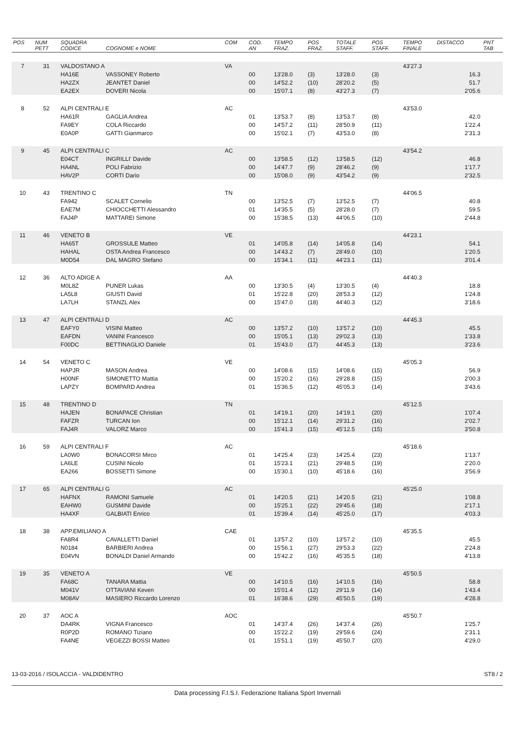| POS | NUM PETT | SQUADRA CODICE | COGNOME e NOME | COM | COD. AN | TEMPO FRAZ. | POS FRAZ. | TOTALE STAFF. | POS STAFF. | TEMPO FINALE | DISTACCO | PNT TAB |
| --- | --- | --- | --- | --- | --- | --- | --- | --- | --- | --- | --- | --- |
| 7 | 31 | VALDOSTANO A | | VA | | | | | | 43'27.3 | | |
| | | HA16E | VASSONEY Roberto | | 00 | 13'28.0 | (3) | 13'28.0 | (3) | | 16.3 | |
| | | HA2ZX | JEANTET Daniel | | 00 | 14'52.2 | (10) | 28'20.2 | (5) | | 51.7 | |
| | | EA2EX | DOVERI Nicola | | 00 | 15'07.1 | (8) | 43'27.3 | (7) | | 2'05.6 | |
| 8 | 52 | ALPI CENTRALI E | | AC | | | | | | 43'53.0 | | |
| | | HA61R | GAGLIA Andrea | | 01 | 13'53.7 | (8) | 13'53.7 | (8) | | 42.0 | |
| | | FA9EY | COLA Riccardo | | 00 | 14'57.2 | (11) | 28'50.9 | (11) | | 1'22.4 | |
| | | E0A0P | GATTI Gianmarco | | 00 | 15'02.1 | (7) | 43'53.0 | (8) | | 2'31.3 | |
| 9 | 45 | ALPI CENTRALI C | | AC | | | | | | 43'54.2 | | |
| | | E04CT | INGRILLI' Davide | | 00 | 13'58.5 | (12) | 13'58.5 | (12) | | 46.8 | |
| | | HA4NL | POLI Fabrizio | | 00 | 14'47.7 | (9) | 28'46.2 | (9) | | 1'17.7 | |
| | | HAV2P | CORTI Dario | | 00 | 15'08.0 | (9) | 43'54.2 | (9) | | 2'32.5 | |
| 10 | 43 | TRENTINO C | | TN | | | | | | 44'06.5 | | |
| | | FA942 | SCALET Cornelio | | 00 | 13'52.5 | (7) | 13'52.5 | (7) | | 40.8 | |
| | | EAE7M | CHIOCCHETTI Alessandro | | 01 | 14'35.5 | (5) | 28'28.0 | (7) | | 59.5 | |
| | | FAJ4P | MATTAREI Simone | | 00 | 15'38.5 | (13) | 44'06.5 | (10) | | 2'44.8 | |
| 11 | 46 | VENETO B | | VE | | | | | | 44'23.1 | | |
| | | HA65T | GROSSULE Matteo | | 01 | 14'05.8 | (14) | 14'05.8 | (14) | | 54.1 | |
| | | HAHAL | OSTA Andrea Francesco | | 00 | 14'43.2 | (7) | 28'49.0 | (10) | | 1'20.5 | |
| | | M0D54 | DAL MAGRO Stefano | | 00 | 15'34.1 | (11) | 44'23.1 | (11) | | 3'01.4 | |
| 12 | 36 | ALTO ADIGE A | | AA | | | | | | 44'40.3 | | |
| | | M0L8Z | PUNER Lukas | | 00 | 13'30.5 | (4) | 13'30.5 | (4) | | 18.8 | |
| | | LA5L8 | GIUSTI David | | 01 | 15'22.8 | (20) | 28'53.3 | (12) | | 1'24.8 | |
| | | LA7LH | STANZL Alex | | 00 | 15'47.0 | (18) | 44'40.3 | (12) | | 3'18.6 | |
| 13 | 47 | ALPI CENTRALI D | | AC | | | | | | 44'45.3 | | |
| | | EAFY0 | VISINI Matteo | | 00 | 13'57.2 | (10) | 13'57.2 | (10) | | 45.5 | |
| | | EAFDN | VANINI Francesco | | 00 | 15'05.1 | (13) | 29'02.3 | (13) | | 1'33.8 | |
| | | F00DC | BETTINAGLIO Daniele | | 01 | 15'43.0 | (17) | 44'45.3 | (13) | | 3'23.6 | |
| 14 | 54 | VENETO C | | VE | | | | | | 45'05.3 | | |
| | | HAPJR | MASON Andrea | | 00 | 14'08.6 | (15) | 14'08.6 | (15) | | 56.9 | |
| | | H00NF | SIMONETTO Mattia | | 00 | 15'20.2 | (16) | 29'28.8 | (15) | | 2'00.3 | |
| | | LAPZY | BOMPARD Andrea | | 01 | 15'36.5 | (12) | 45'05.3 | (14) | | 3'43.6 | |
| 15 | 48 | TRENTINO D | | TN | | | | | | 45'12.5 | | |
| | | HAJEN | BONAPACE Christian | | 01 | 14'19.1 | (20) | 14'19.1 | (20) | | 1'07.4 | |
| | | FAFZR | TURCAN Ion | | 00 | 15'12.1 | (14) | 29'31.2 | (16) | | 2'02.7 | |
| | | FAJ4R | VALORZ Marco | | 00 | 15'41.3 | (15) | 45'12.5 | (15) | | 3'50.8 | |
| 16 | 59 | ALPI CENTRALI F | | AC | | | | | | 45'18.6 | | |
| | | LA0W0 | BONACORSI Mirco | | 01 | 14'25.4 | (23) | 14'25.4 | (23) | | 1'13.7 | |
| | | LA6LE | CUSINI Nicolo | | 01 | 15'23.1 | (21) | 29'48.5 | (19) | | 2'20.0 | |
| | | EA266 | BOSSETTI Simone | | 00 | 15'30.1 | (10) | 45'18.6 | (16) | | 3'56.9 | |
| 17 | 65 | ALPI CENTRALI G | | AC | | | | | | 45'25.0 | | |
| | | HAFNX | RAMONI Samuele | | 01 | 14'20.5 | (21) | 14'20.5 | (21) | | 1'08.8 | |
| | | EAHW0 | GUSMINI Davide | | 00 | 15'25.1 | (22) | 29'45.6 | (18) | | 2'17.1 | |
| | | HA4XF | GALBIATI Enrico | | 01 | 15'39.4 | (14) | 45'25.0 | (17) | | 4'03.3 | |
| 18 | 38 | APP.EMILIANO A | | CAE | | | | | | 45'35.5 | | |
| | | FA8R4 | CAVALLETTI Daniel | | 01 | 13'57.2 | (10) | 13'57.2 | (10) | | 45.5 | |
| | | N0184 | BARBIERI Andrea | | 00 | 15'56.1 | (27) | 29'53.3 | (22) | | 2'24.8 | |
| | | E04VN | BONALDI Daniel Armando | | 00 | 15'42.2 | (16) | 45'35.5 | (18) | | 4'13.8 | |
| 19 | 35 | VENETO A | | VE | | | | | | 45'50.5 | | |
| | | FA68C | TANARA Mattia | | 00 | 14'10.5 | (16) | 14'10.5 | (16) | | 58.8 | |
| | | M041V | OTTAVIANI Keven | | 00 | 15'01.4 | (12) | 29'11.9 | (14) | | 1'43.4 | |
| | | M08AV | MASIERO Riccardo Lorenzo | | 01 | 16'38.6 | (29) | 45'50.5 | (19) | | 4'28.8 | |
| 20 | 37 | AOC A | | AOC | | | | | | 45'50.7 | | |
| | | DA4RK | VIGNA Francesco | | 01 | 14'37.4 | (26) | 14'37.4 | (26) | | 1'25.7 | |
| | | R0P2D | ROMANO Tiziano | | 00 | 15'22.2 | (19) | 29'59.6 | (24) | | 2'31.1 | |
| | | FA4NE | VEGEZZI BOSSI Matteo | | 01 | 15'51.1 | (19) | 45'50.7 | (20) | | 4'29.0 | |
13-03-2016 / ISOLACCIA - VALDIDENTRO ST8 / 2
Data processing F.I.S.I. Federazione Italiana Sport Invernali